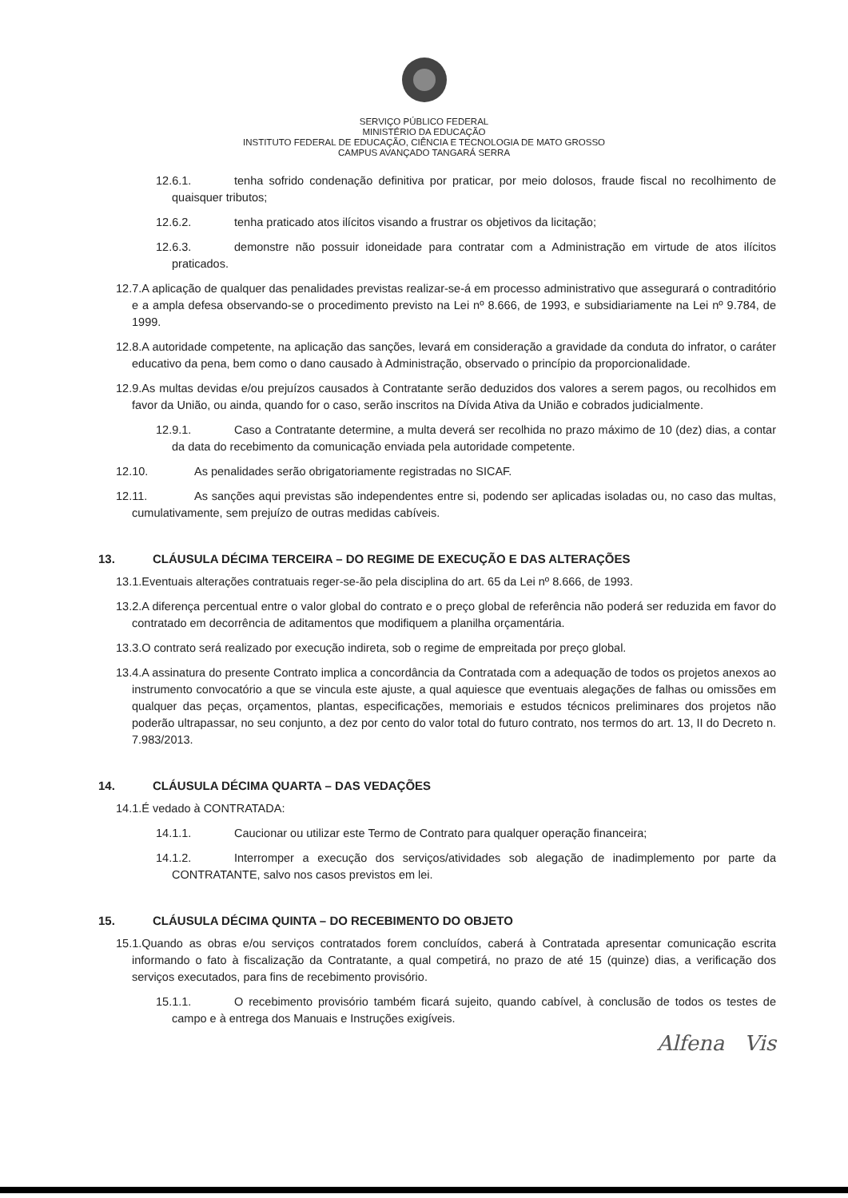SERVIÇO PÚBLICO FEDERAL
MINISTÉRIO DA EDUCAÇÃO
INSTITUTO FEDERAL DE EDUCAÇÃO, CIÊNCIA E TECNOLOGIA DE MATO GROSSO
CAMPUS AVANÇADO TANGARÁ SERRA
12.6.1. tenha sofrido condenação definitiva por praticar, por meio dolosos, fraude fiscal no recolhimento de quaisquer tributos;
12.6.2. tenha praticado atos ilícitos visando a frustrar os objetivos da licitação;
12.6.3. demonstre não possuir idoneidade para contratar com a Administração em virtude de atos ilícitos praticados.
12.7.A aplicação de qualquer das penalidades previstas realizar-se-á em processo administrativo que assegurará o contraditório e a ampla defesa observando-se o procedimento previsto na Lei nº 8.666, de 1993, e subsidiariamente na Lei nº 9.784, de 1999.
12.8.A autoridade competente, na aplicação das sanções, levará em consideração a gravidade da conduta do infrator, o caráter educativo da pena, bem como o dano causado à Administração, observado o princípio da proporcionalidade.
12.9.As multas devidas e/ou prejuízos causados à Contratante serão deduzidos dos valores a serem pagos, ou recolhidos em favor da União, ou ainda, quando for o caso, serão inscritos na Dívida Ativa da União e cobrados judicialmente.
12.9.1. Caso a Contratante determine, a multa deverá ser recolhida no prazo máximo de 10 (dez) dias, a contar da data do recebimento da comunicação enviada pela autoridade competente.
12.10. As penalidades serão obrigatoriamente registradas no SICAF.
12.11. As sanções aqui previstas são independentes entre si, podendo ser aplicadas isoladas ou, no caso das multas, cumulativamente, sem prejuízo de outras medidas cabíveis.
13. CLÁUSULA DÉCIMA TERCEIRA – DO REGIME DE EXECUÇÃO E DAS ALTERAÇÕES
13.1.Eventuais alterações contratuais reger-se-ão pela disciplina do art. 65 da Lei nº 8.666, de 1993.
13.2.A diferença percentual entre o valor global do contrato e o preço global de referência não poderá ser reduzida em favor do contratado em decorrência de aditamentos que modifiquem a planilha orçamentária.
13.3.O contrato será realizado por execução indireta, sob o regime de empreitada por preço global.
13.4.A assinatura do presente Contrato implica a concordância da Contratada com a adequação de todos os projetos anexos ao instrumento convocatório a que se vincula este ajuste, a qual aquiesce que eventuais alegações de falhas ou omissões em qualquer das peças, orçamentos, plantas, especificações, memoriais e estudos técnicos preliminares dos projetos não poderão ultrapassar, no seu conjunto, a dez por cento do valor total do futuro contrato, nos termos do art. 13, II do Decreto n. 7.983/2013.
14. CLÁUSULA DÉCIMA QUARTA – DAS VEDAÇÕES
14.1.É vedado à CONTRATADA:
14.1.1. Caucionar ou utilizar este Termo de Contrato para qualquer operação financeira;
14.1.2. Interromper a execução dos serviços/atividades sob alegação de inadimplemento por parte da CONTRATANTE, salvo nos casos previstos em lei.
15. CLÁUSULA DÉCIMA QUINTA – DO RECEBIMENTO DO OBJETO
15.1.Quando as obras e/ou serviços contratados forem concluídos, caberá à Contratada apresentar comunicação escrita informando o fato à fiscalização da Contratante, a qual competirá, no prazo de até 15 (quinze) dias, a verificação dos serviços executados, para fins de recebimento provisório.
15.1.1. O recebimento provisório também ficará sujeito, quando cabível, à conclusão de todos os testes de campo e à entrega dos Manuais e Instruções exigíveis.
Alfena Vis